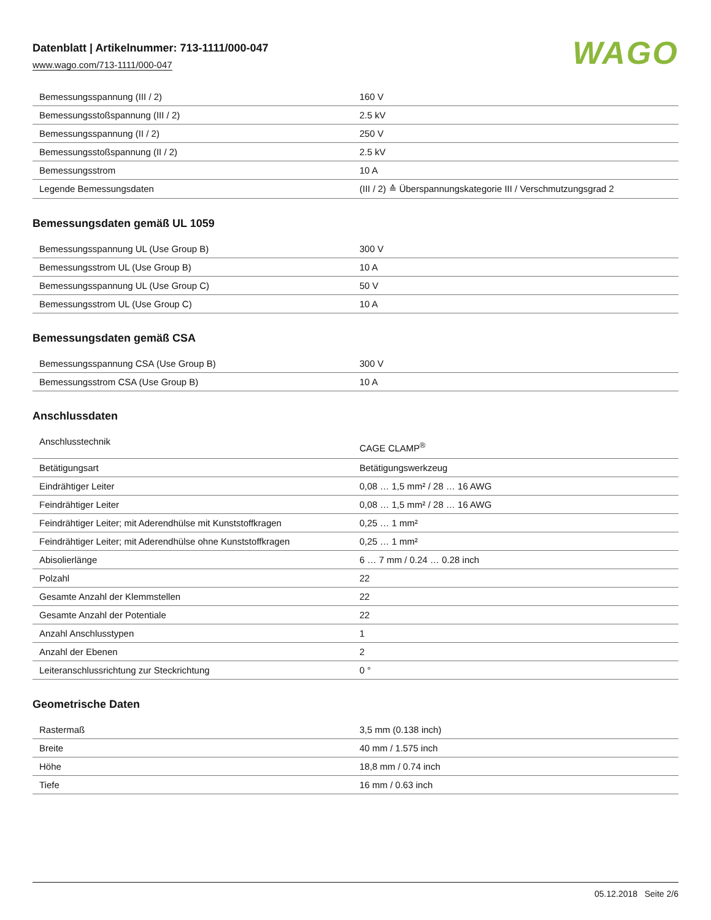Datenblatt | Artikelnummer: 713-1111/000-047
www.wago.com/713-1111/000-047
WAGO
| Bemessungsspannung (III / 2) | 160 V |
| Bemessungsstoßspannung (III / 2) | 2.5 kV |
| Bemessungsspannung (II / 2) | 250 V |
| Bemessungsstoßspannung (II / 2) | 2.5 kV |
| Bemessungsstrom | 10 A |
| Legende Bemessungsdaten | (III / 2) ≙ Überspannungskategorie III / Verschmutzungsgrad 2 |
Bemessungsdaten gemäß UL 1059
| Bemessungsspannung UL (Use Group B) | 300 V |
| Bemessungsstrom UL (Use Group B) | 10 A |
| Bemessungsspannung UL (Use Group C) | 50 V |
| Bemessungsstrom UL (Use Group C) | 10 A |
Bemessungsdaten gemäß CSA
| Bemessungsspannung CSA (Use Group B) | 300 V |
| Bemessungsstrom CSA (Use Group B) | 10 A |
Anschlussdaten
| Anschlusstechnik | CAGE CLAMP<sup>®</sup> |
| Betätigungsart | Betätigungswerkzeug |
| Eindrähtiger Leiter | 0,08 … 1,5 mm² / 28 … 16 AWG |
| Feindrähtiger Leiter | 0,08 … 1,5 mm² / 28 … 16 AWG |
| Feindrähtiger Leiter; mit Aderendhülse mit Kunststoffkragen | 0,25 … 1 mm² |
| Feindrähtiger Leiter; mit Aderendhülse ohne Kunststoffkragen | 0,25 … 1 mm² |
| Abisolierlänge | 6 … 7 mm / 0.24 … 0.28 inch |
| Polzahl | 22 |
| Gesamte Anzahl der Klemmstellen | 22 |
| Gesamte Anzahl der Potentiale | 22 |
| Anzahl Anschlusstypen | 1 |
| Anzahl der Ebenen | 2 |
| Leiteranschlussrichtung zur Steckrichtung | 0 ° |
Geometrische Daten
| Rastermaß | 3,5 mm (0.138 inch) |
| Breite | 40 mm / 1.575 inch |
| Höhe | 18,8 mm / 0.74 inch |
| Tiefe | 16 mm / 0.63 inch |
05.12.2018 Seite 2/6